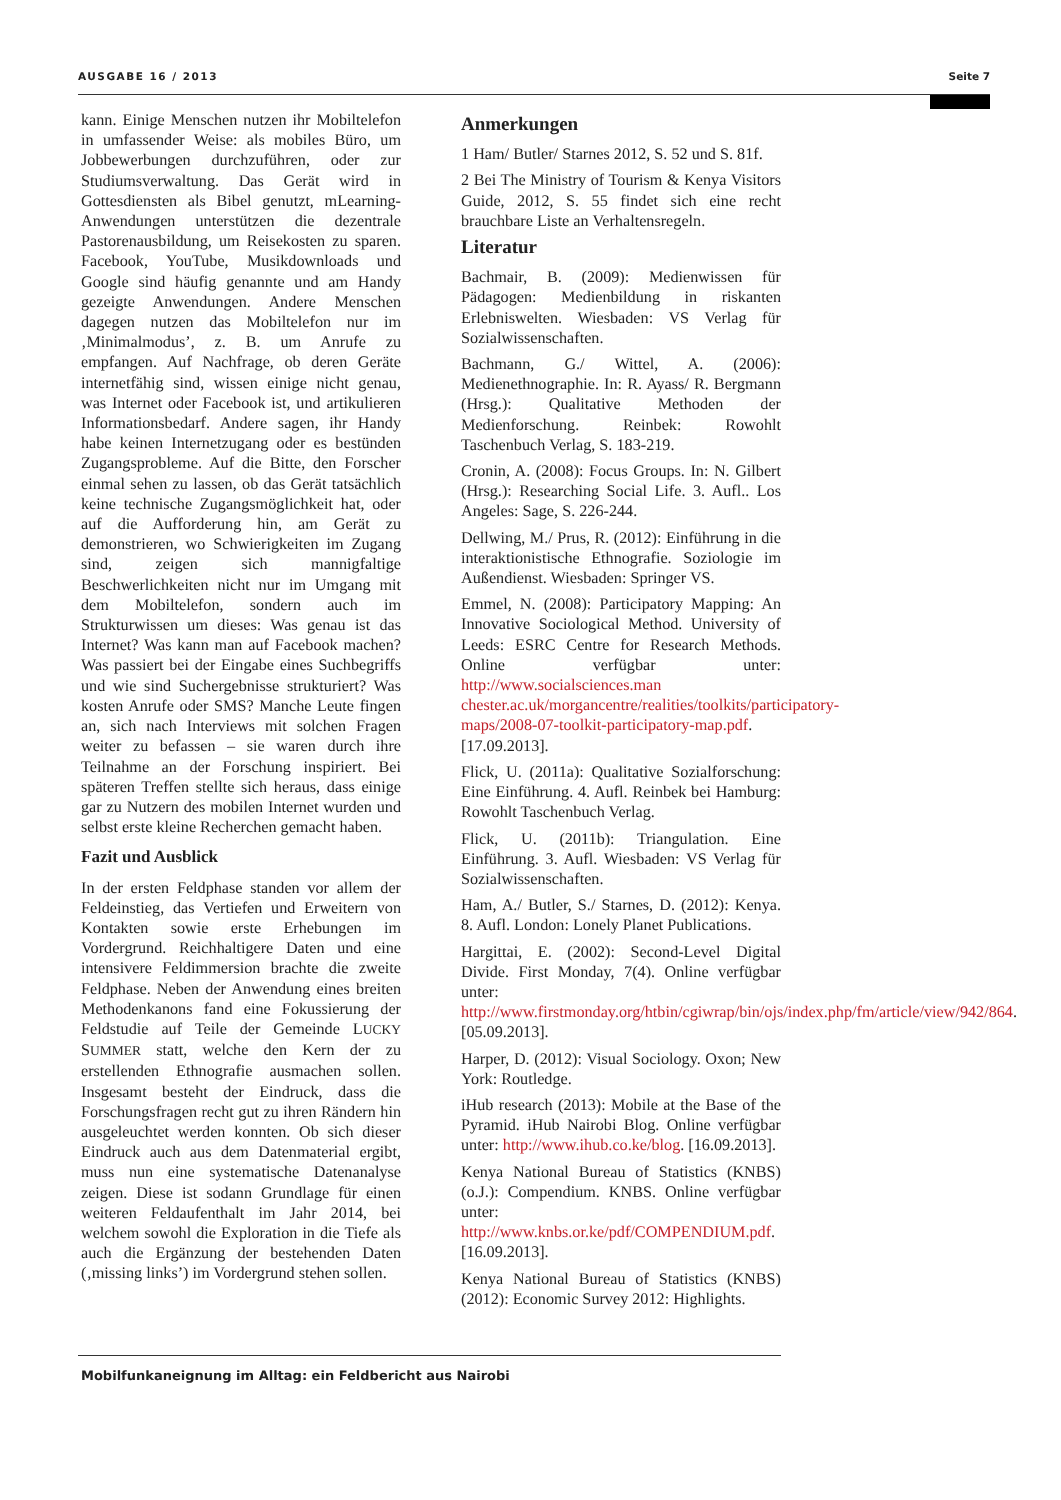AUSGABE 16 / 2013 Seite 7
kann. Einige Menschen nutzen ihr Mobiltelefon in umfassender Weise: als mobiles Büro, um Jobbewerbungen durchzuführen, oder zur Studiumsverwaltung. Das Gerät wird in Gottesdiensten als Bibel genutzt, mLearning-Anwendungen unterstützen die dezentrale Pastorenausbildung, um Reisekosten zu sparen. Facebook, YouTube, Musikdownloads und Google sind häufig genannte und am Handy gezeigte Anwendungen. Andere Menschen dagegen nutzen das Mobiltelefon nur im ‚Minimalmodus’, z. B. um Anrufe zu empfangen. Auf Nachfrage, ob deren Geräte internetfähig sind, wissen einige nicht genau, was Internet oder Facebook ist, und artikulieren Informationsbedarf. Andere sagen, ihr Handy habe keinen Internetzugang oder es bestünden Zugangsprobleme. Auf die Bitte, den Forscher einmal sehen zu lassen, ob das Gerät tatsächlich keine technische Zugangsmöglichkeit hat, oder auf die Aufforderung hin, am Gerät zu demonstrieren, wo Schwierigkeiten im Zugang sind, zeigen sich mannigfaltige Beschwerlichkeiten nicht nur im Umgang mit dem Mobiltelefon, sondern auch im Strukturwissen um dieses: Was genau ist das Internet? Was kann man auf Facebook machen? Was passiert bei der Eingabe eines Suchbegriffs und wie sind Suchergebnisse strukturiert? Was kosten Anrufe oder SMS? Manche Leute fingen an, sich nach Interviews mit solchen Fragen weiter zu befassen – sie waren durch ihre Teilnahme an der Forschung inspiriert. Bei späteren Treffen stellte sich heraus, dass einige gar zu Nutzern des mobilen Internet wurden und selbst erste kleine Recherchen gemacht haben.
Fazit und Ausblick
In der ersten Feldphase standen vor allem der Feldeinstieg, das Vertiefen und Erweitern von Kontakten sowie erste Erhebungen im Vordergrund. Reichhaltigere Daten und eine intensivere Feldimmersion brachte die zweite Feldphase. Neben der Anwendung eines breiten Methodenkanons fand eine Fokussierung der Feldstudie auf Teile der Gemeinde LUCKY SUMMER statt, welche den Kern der zu erstellenden Ethnografie ausmachen sollen. Insgesamt besteht der Eindruck, dass die Forschungsfragen recht gut zu ihren Rändern hin ausgeleuchtet werden konnten. Ob sich dieser Eindruck auch aus dem Datenmaterial ergibt, muss nun eine systematische Datenanalyse zeigen. Diese ist sodann Grundlage für einen weiteren Feldaufenthalt im Jahr 2014, bei welchem sowohl die Exploration in die Tiefe als auch die Ergänzung der bestehenden Daten (‚missing links’) im Vordergrund stehen sollen.
Anmerkungen
1 Ham/ Butler/ Starnes 2012, S. 52 und S. 81f.
2 Bei The Ministry of Tourism & Kenya Visitors Guide, 2012, S. 55 findet sich eine recht brauchbare Liste an Verhaltensregeln.
Literatur
Bachmair, B. (2009): Medienwissen für Pädagogen: Medienbildung in riskanten Erlebniswelten. Wiesbaden: VS Verlag für Sozialwissenschaften.
Bachmann, G./ Wittel, A. (2006): Medienethnographie. In: R. Ayass/ R. Bergmann (Hrsg.): Qualitative Methoden der Medienforschung. Reinbek: Rowohlt Taschenbuch Verlag, S. 183-219.
Cronin, A. (2008): Focus Groups. In: N. Gilbert (Hrsg.): Researching Social Life. 3. Aufl.. Los Angeles: Sage, S. 226-244.
Dellwing, M./ Prus, R. (2012): Einführung in die interaktionistische Ethnografie. Soziologie im Außendienst. Wiesbaden: Springer VS.
Emmel, N. (2008): Participatory Mapping: An Innovative Sociological Method. University of Leeds: ESRC Centre for Research Methods. Online verfügbar unter: http://www.socialsciences.man chester.ac.uk/morgancentre/realities/toolkits/participatory-maps/2008-07-toolkit-participatory-map.pdf. [17.09.2013].
Flick, U. (2011a): Qualitative Sozialforschung: Eine Einführung. 4. Aufl. Reinbek bei Hamburg: Rowohlt Taschenbuch Verlag.
Flick, U. (2011b): Triangulation. Eine Einführung. 3. Aufl. Wiesbaden: VS Verlag für Sozialwissenschaften.
Ham, A./ Butler, S./ Starnes, D. (2012): Kenya. 8. Aufl. London: Lonely Planet Publications.
Hargittai, E. (2002): Second-Level Digital Divide. First Monday, 7(4). Online verfügbar unter: http://www.firstmonday.org/htbin/cgiwrap/bin/ojs/index.php/fm/article/view/942/864. [05.09.2013].
Harper, D. (2012): Visual Sociology. Oxon; New York: Routledge.
iHub research (2013): Mobile at the Base of the Pyramid. iHub Nairobi Blog. Online verfügbar unter: http://www.ihub.co.ke/blog. [16.09.2013].
Kenya National Bureau of Statistics (KNBS) (o.J.): Compendium. KNBS. Online verfügbar unter: http://www.knbs.or.ke/pdf/COMPENDIUM.pdf. [16.09.2013].
Kenya National Bureau of Statistics (KNBS) (2012): Economic Survey 2012: Highlights.
Mobilfunkaneignung im Alltag: ein Feldbericht aus Nairobi